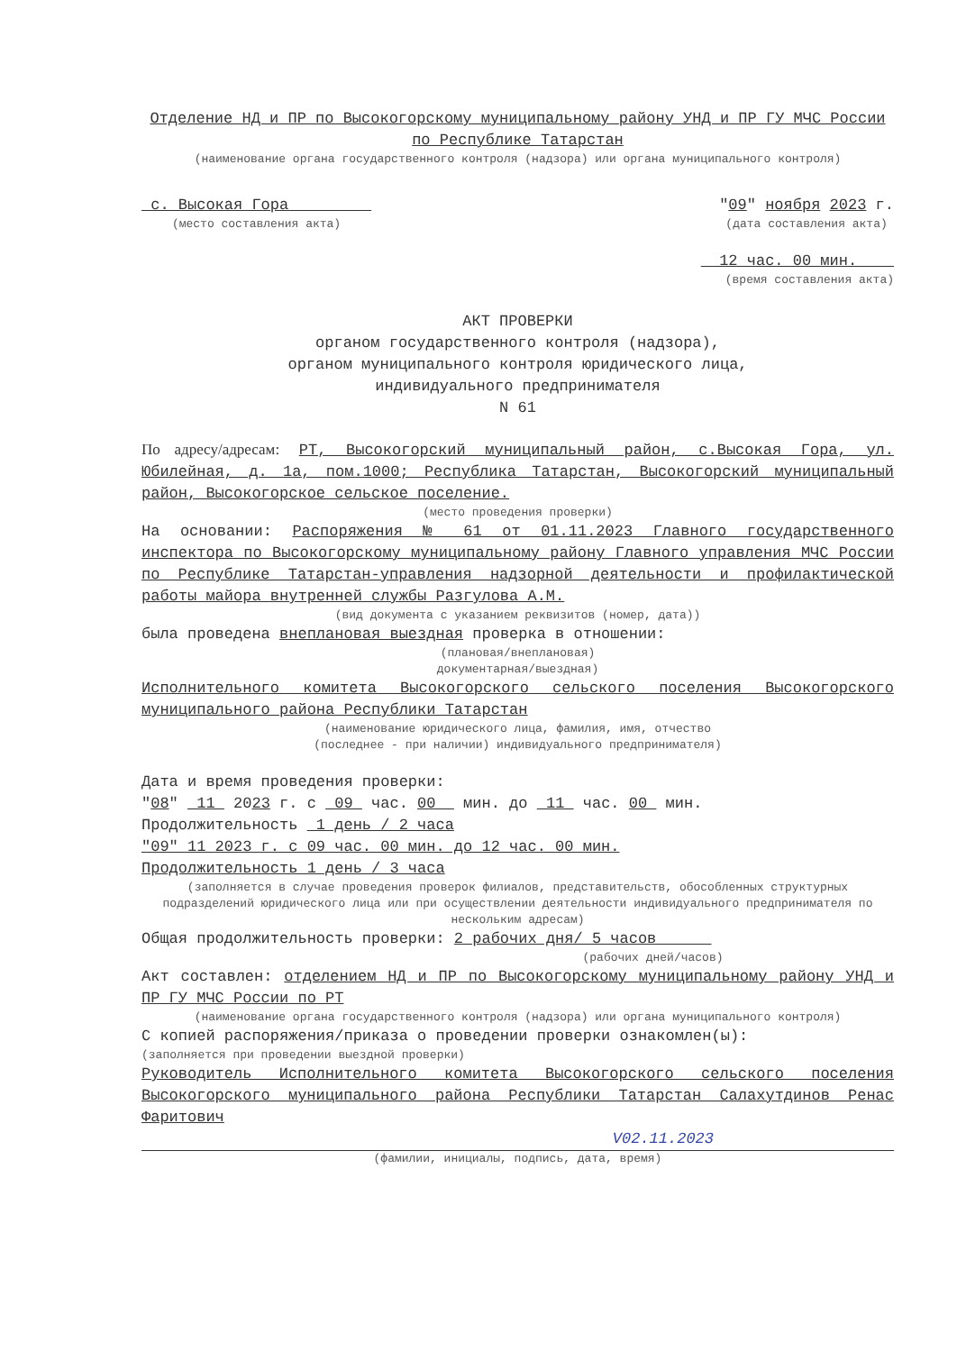Отделение НД и ПР по Высокогорскому муниципальному району УНД и ПР ГУ МЧС России по Республике Татарстан
(наименование органа государственного контроля (надзора) или органа муниципального контроля)
с. Высокая Гора
(место составления акта)
"09" ноября 2023 г.
(дата составления акта)
12 час. 00 мин.
(время составления акта)
АКТ ПРОВЕРКИ
органом государственного контроля (надзора),
органом муниципального контроля юридического лица,
индивидуального предпринимателя
N 61
По адресу/адресам: РТ, Высокогорский муниципальный район, с.Высокая Гора, ул. Юбилейная, д. 1а, пом.1000; Республика Татарстан, Высокогорский муниципальный район, Высокогорское сельское поселение.
(место проведения проверки)
На основании: Распоряжения № 61 от 01.11.2023 Главного государственного инспектора по Высокогорскому муниципальному району Главного управления МЧС России по Республике Татарстан-управления надзорной деятельности и профилактической работы майора внутренней службы Разгулова А.М.
(вид документа с указанием реквизитов (номер, дата))
была проведена внеплановая выездная проверка в отношении:
(плановая/внеплановая)
документарная/выездная)
Исполнительного комитета Высокогорского сельского поселения Высокогорского муниципального района Республики Татарстан
(наименование юридического лица, фамилия, имя, отчество
(последнее - при наличии) индивидуального предпринимателя)
Дата и время проведения проверки:
"08" 11 2023 г. с 09 час. 00 мин. до 11 час. 00 мин.
Продолжительность 1 день / 2 часа
"09" 11 2023 г. с 09 час. 00 мин. до 12 час. 00 мин.
Продолжительность 1 день / 3 часа
(заполняется в случае проведения проверок филиалов, представительств, обособленных структурных подразделений юридического лица или при осуществлении деятельности индивидуального предпринимателя по нескольким адресам)
Общая продолжительность проверки: 2 рабочих дня/ 5 часов
(рабочих дней/часов)
Акт составлен: отделением НД и ПР по Высокогорскому муниципальному району УНД и ПР ГУ МЧС России по РТ
(наименование органа государственного контроля (надзора) или органа муниципального контроля)
С копией распоряжения/приказа о проведении проверки ознакомлен(ы):
(заполняется при проведении выездной проверки)
Руководитель Исполнительного комитета Высокогорского сельского поселения Высокогорского муниципального района Республики Татарстан Салахутдинов Ренас Фаритович
V02.11.2023
(фамилии, инициалы, подпись, дата, время)